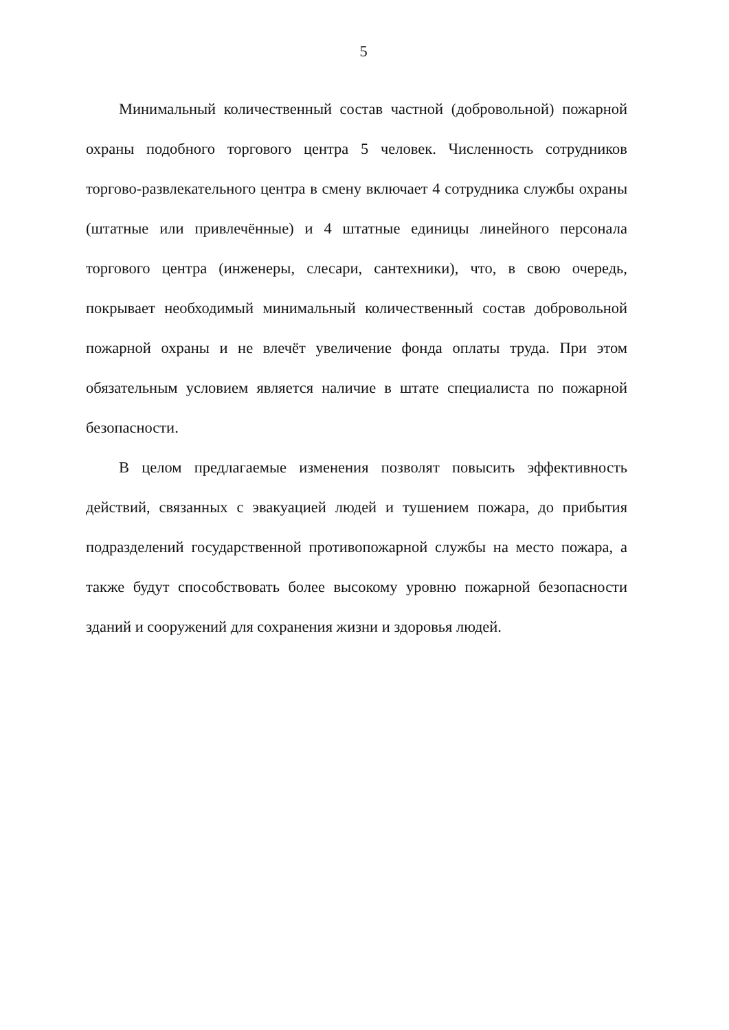5
Минимальный количественный состав частной (добровольной) пожарной охраны подобного торгового центра 5 человек. Численность сотрудников торгово-развлекательного центра в смену включает 4 сотрудника службы охраны (штатные или привлечённые) и 4 штатные единицы линейного персонала торгового центра (инженеры, слесари, сантехники), что, в свою очередь, покрывает необходимый минимальный количественный состав добровольной пожарной охраны и не влечёт увеличение фонда оплаты труда. При этом обязательным условием является наличие в штате специалиста по пожарной безопасности.
В целом предлагаемые изменения позволят повысить эффективность действий, связанных с эвакуацией людей и тушением пожара, до прибытия подразделений государственной противопожарной службы на место пожара, а также будут способствовать более высокому уровню пожарной безопасности зданий и сооружений для сохранения жизни и здоровья людей.